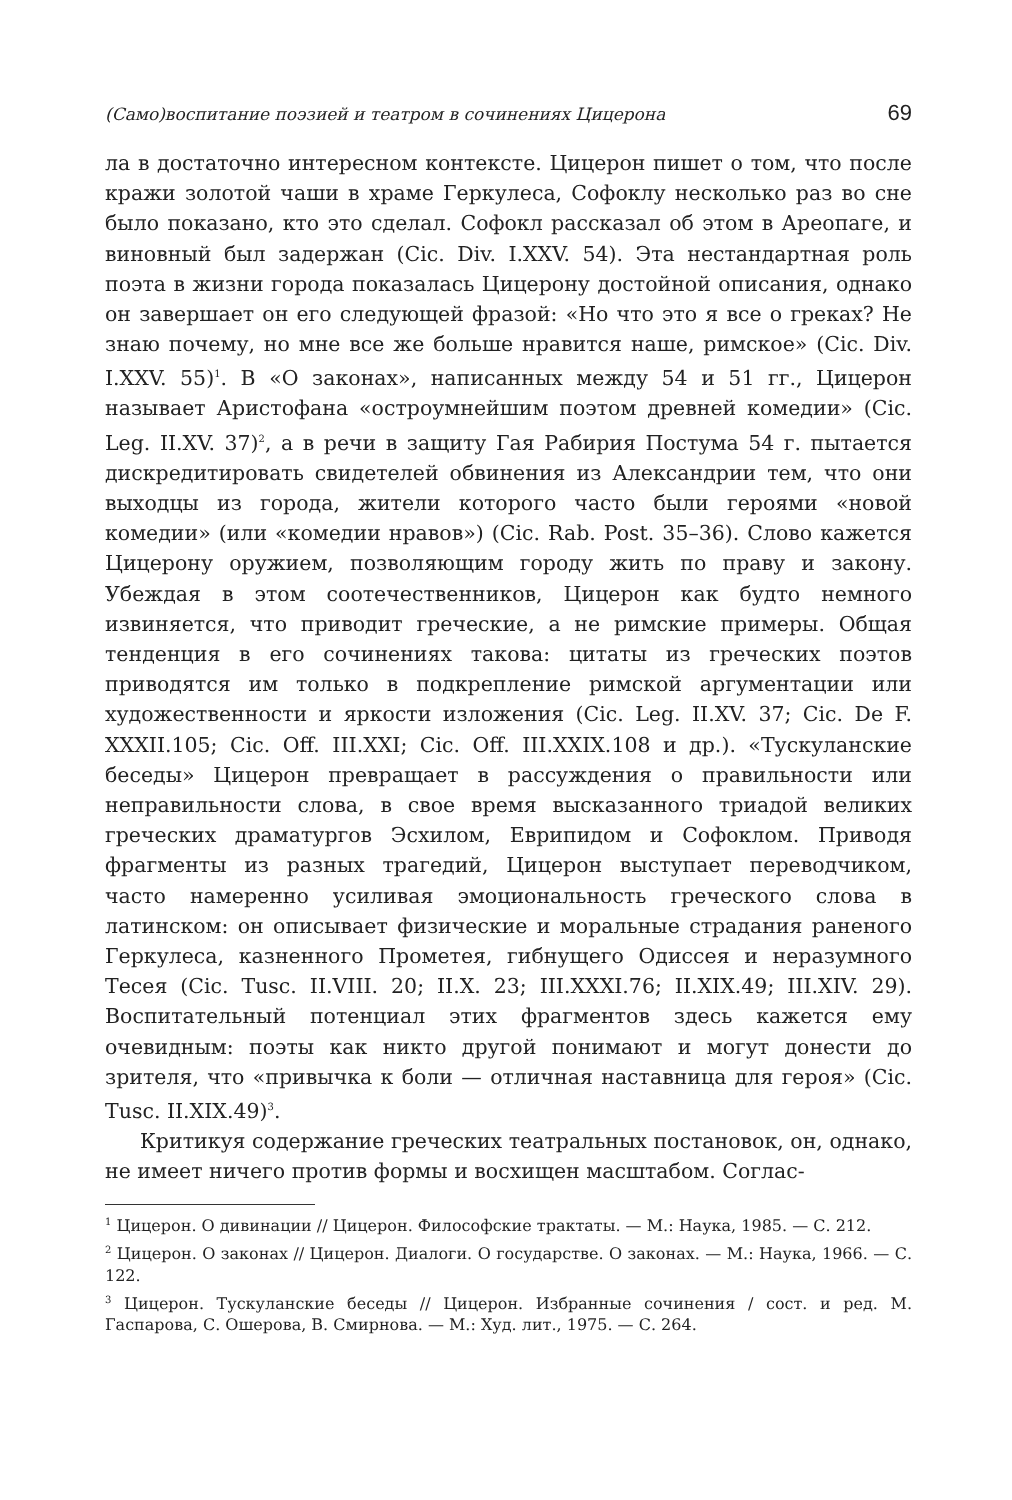(Само)воспитание поэзией и театром в сочинениях Цицерона 69
ла в достаточно интересном контексте. Цицерон пишет о том, что после кражи золотой чаши в храме Геркулеса, Софоклу несколько раз во сне было показано, кто это сделал. Софокл рассказал об этом в Ареопаге, и виновный был задержан (Cic. Div. I.XXV. 54). Эта нестандартная роль поэта в жизни города показалась Цицерону достойной описания, однако он завершает он его следующей фразой: «Но что это я все о греках? Не знаю почему, но мне все же больше нравится наше, римское» (Cic. Div. I.XXV. 55)<sup>1</sup>. В «О законах», написанных между 54 и 51 гг., Цицерон называет Аристофана «остроумнейшим поэтом древней комедии» (Cic. Leg. II.XV. 37)<sup>2</sup>, а в речи в защиту Гая Рабирия Постума 54 г. пытается дискредитировать свидетелей обвинения из Александрии тем, что они выходцы из города, жители которого часто были героями «новой комедии» (или «комедии нравов») (Cic. Rab. Post. 35–36). Слово кажется Цицерону оружием, позволяющим городу жить по праву и закону. Убеждая в этом соотечественников, Цицерон как будто немного извиняется, что приводит греческие, а не римские примеры. Общая тенденция в его сочинениях такова: цитаты из греческих поэтов приводятся им только в подкрепление римской аргументации или художественности и яркости изложения (Cic. Leg. II.XV. 37; Cic. De F. XXXII.105; Cic. Off. III.XXI; Cic. Off. III.XXIX.108 и др.). «Тускуланские беседы» Цицерон превращает в рассуждения о правильности или неправильности слова, в свое время высказанного триадой великих греческих драматургов Эсхилом, Еврипидом и Софоклом. Приводя фрагменты из разных трагедий, Цицерон выступает переводчиком, часто намеренно усиливая эмоциональность греческого слова в латинском: он описывает физические и моральные страдания раненого Геркулеса, казненного Прометея, гибнущего Одиссея и неразумного Тесея (Cic. Tusc. II.VIII. 20; II.X. 23; III.XXXI.76; II.XIX.49; III.XIV. 29). Воспитательный потенциал этих фрагментов здесь кажется ему очевидным: поэты как никто другой понимают и могут донести до зрителя, что «привычка к боли — отличная наставница для героя» (Cic. Tusc. II.XIX.49)<sup>3</sup>.
Критикуя содержание греческих театральных постановок, он, однако, не имеет ничего против формы и восхищен масштабом. Соглас-
<sup>1</sup> Цицерон. О дивинации // Цицерон. Философские трактаты. — М.: Наука, 1985. — С. 212.
<sup>2</sup> Цицерон. О законах // Цицерон. Диалоги. О государстве. О законах. — М.: Наука, 1966. — С. 122.
<sup>3</sup> Цицерон. Тускуланские беседы // Цицерон. Избранные сочинения / сост. и ред. М. Гаспарова, С. Ошерова, В. Смирнова. — М.: Худ. лит., 1975. — С. 264.